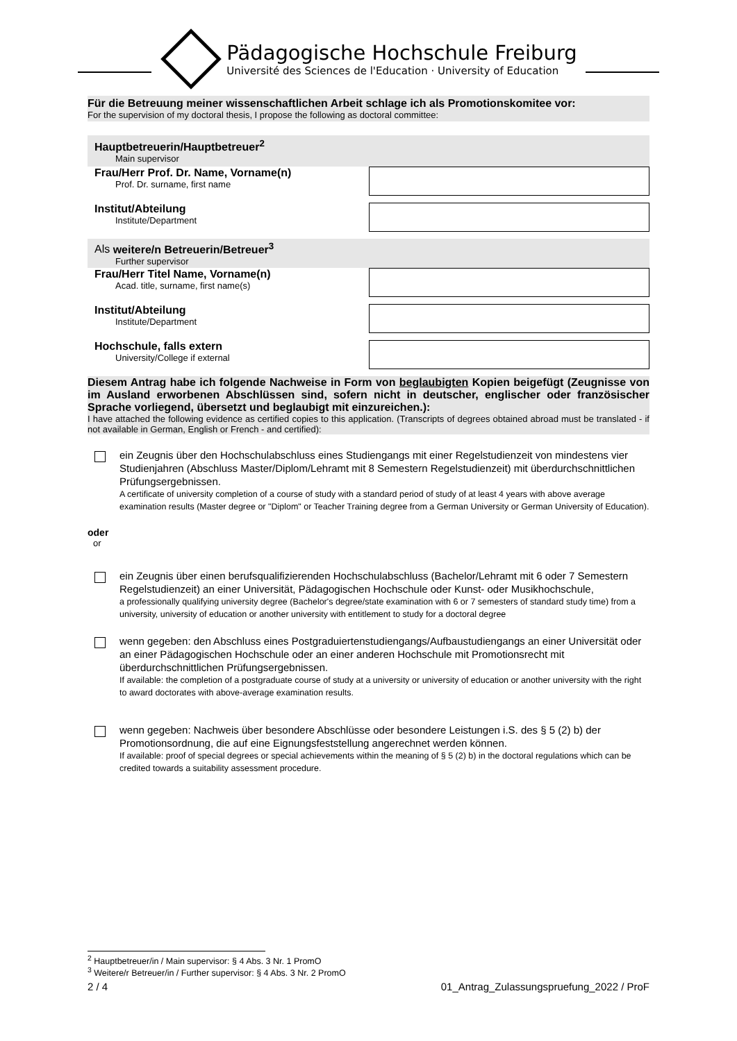Pädagogische Hochschule Freiburg
Université des Sciences de l'Education · University of Education
Für die Betreuung meiner wissenschaftlichen Arbeit schlage ich als Promotionskomitee vor:
For the supervision of my doctoral thesis, I propose the following as doctoral committee:
Hauptbetreuerin/Hauptbetreuer<sup>2</sup>
Main supervisor
Frau/Herr Prof. Dr. Name, Vorname(n)
Prof. Dr. surname, first name
Institut/Abteilung
Institute/Department
Als weitere/n Betreuerin/Betreuer<sup>3</sup>
Further supervisor
Frau/Herr Titel Name, Vorname(n)
Acad. title, surname, first name(s)
Institut/Abteilung
Institute/Department
Hochschule, falls extern
University/College if external
Diesem Antrag habe ich folgende Nachweise in Form von beglaubigten Kopien beigefügt (Zeugnisse von im Ausland erworbenen Abschlüssen sind, sofern nicht in deutscher, englischer oder französischer Sprache vorliegend, übersetzt und beglaubigt mit einzureichen.):
I have attached the following evidence as certified copies to this application. (Transcripts of degrees obtained abroad must be translated - if not available in German, English or French - and certified):
ein Zeugnis über den Hochschulabschluss eines Studiengangs mit einer Regelstudienzeit von mindestens vier Studienjahren (Abschluss Master/Diplom/Lehramt mit 8 Semestern Regelstudienzeit) mit überdurchschnittlichen Prüfungsergebnissen.
A certificate of university completion of a course of study with a standard period of study of at least 4 years with above average examination results (Master degree or "Diplom" or Teacher Training degree from a German University or German University of Education).
oder
or
ein Zeugnis über einen berufsqualifizierenden Hochschulabschluss (Bachelor/Lehramt mit 6 oder 7 Semestern Regelstudienzeit) an einer Universität, Pädagogischen Hochschule oder Kunst- oder Musikhochschule,
a professionally qualifying university degree (Bachelor's degree/state examination with 6 or 7 semesters of standard study time) from a university, university of education or another university with entitlement to study for a doctoral degree
wenn gegeben: den Abschluss eines Postgraduiertenstudiengangs/Aufbaustudiengangs an einer Universität oder an einer Pädagogischen Hochschule oder an einer anderen Hochschule mit Promotionsrecht mit überdurchschnittlichen Prüfungsergebnissen.
If available: the completion of a postgraduate course of study at a university or university of education or another university with the right to award doctorates with above-average examination results.
wenn gegeben: Nachweis über besondere Abschlüsse oder besondere Leistungen i.S. des § 5 (2) b) der Promotionsordnung, die auf eine Eignungsfeststellung angerechnet werden können.
If available: proof of special degrees or special achievements within the meaning of § 5 (2) b) in the doctoral regulations which can be credited towards a suitability assessment procedure.
<sup>2</sup> Hauptbetreuer/in / Main supervisor: § 4 Abs. 3 Nr. 1 PromO
<sup>3</sup> Weitere/r Betreuer/in / Further supervisor: § 4 Abs. 3 Nr. 2 PromO
2 / 4 01_Antrag_Zulassungspruefung_2022 / ProF